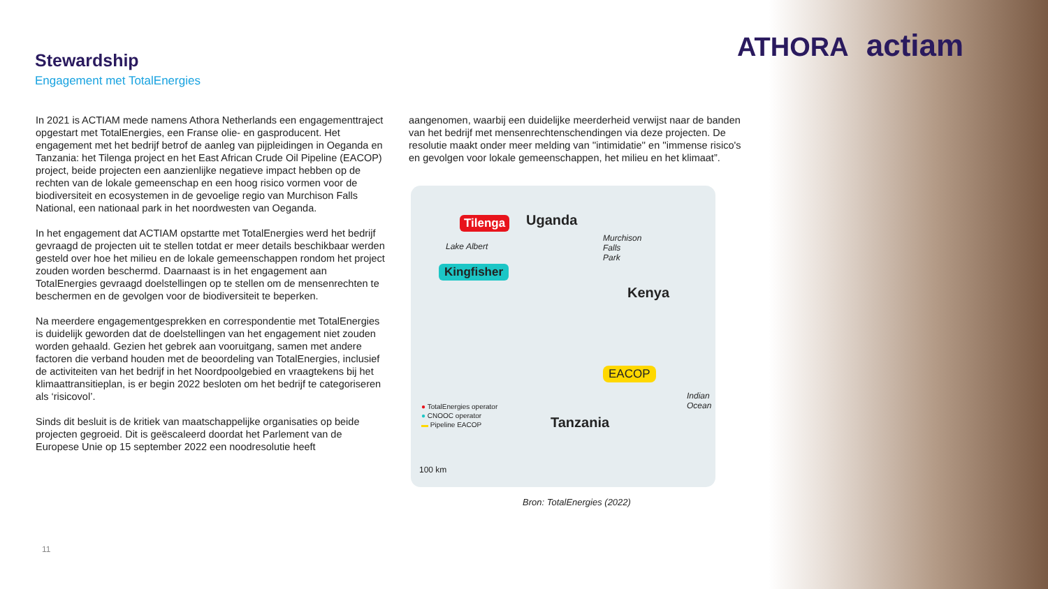ATHORA actiam
Stewardship
Engagement met TotalEnergies
In 2021 is ACTIAM mede namens Athora Netherlands een engagementtraject opgestart met TotalEnergies, een Franse olie- en gasproducent. Het engagement met het bedrijf betrof de aanleg van pijpleidingen in Oeganda en Tanzania: het Tilenga project en het East African Crude Oil Pipeline (EACOP) project, beide projecten een aanzienlijke negatieve impact hebben op de rechten van de lokale gemeenschap en een hoog risico vormen voor de biodiversiteit en ecosystemen in de gevoelige regio van Murchison Falls National, een nationaal park in het noordwesten van Oeganda.
In het engagement dat ACTIAM opstartte met TotalEnergies werd het bedrijf gevraagd de projecten uit te stellen totdat er meer details beschikbaar werden gesteld over hoe het milieu en de lokale gemeenschappen rondom het project zouden worden beschermd. Daarnaast is in het engagement aan TotalEnergies gevraagd doelstellingen op te stellen om de mensenrechten te beschermen en de gevolgen voor de biodiversiteit te beperken.
Na meerdere engagementgesprekken en correspondentie met TotalEnergies is duidelijk geworden dat de doelstellingen van het engagement niet zouden worden gehaald. Gezien het gebrek aan vooruitgang, samen met andere factoren die verband houden met de beoordeling van TotalEnergies, inclusief de activiteiten van het bedrijf in het Noordpoolgebied en vraagtekens bij het klimaattransitieplan, is er begin 2022 besloten om het bedrijf te categoriseren als ‘risicovol’.
Sinds dit besluit is de kritiek van maatschappelijke organisaties op beide projecten gegroeid. Dit is geëscaleerd doordat het Parlement van de Europese Unie op 15 september 2022 een noodresolutie heeft
aangenomen, waarbij een duidelijke meerderheid verwijst naar de banden van het bedrijf met mensenrechtenschendingen via deze projecten. De resolutie maakt onder meer melding van ''intimidatie'' en ''immense risico's en gevolgen voor lokale gemeenschappen, het milieu en het klimaat”.
Tilenga Uganda
Lake Albert
Murchison
Falls
Park
Kingfisher
Kenya
EACOP
Indian
Ocean
Tanzania
● TotalEnergies operator
● CNOOC operator
▬ Pipeline EACOP
100 km
Bron: TotalEnergies (2022)
11